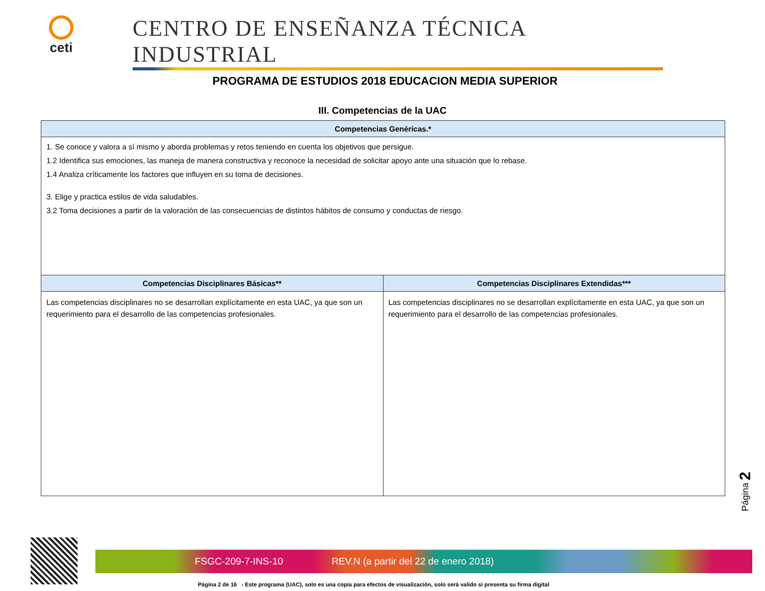ceti
CENTRO DE ENSEÑANZA TÉCNICA INDUSTRIAL
PROGRAMA DE ESTUDIOS 2018 EDUCACION MEDIA SUPERIOR
III. Competencias de la UAC
| Competencias Genéricas.* | |
| --- | --- |
| 1. Se conoce y valora a sí mismo y aborda problemas y retos teniendo en cuenta los objetivos que persigue. 1.2 Identifica sus emociones, las maneja de manera constructiva y reconoce la necesidad de solicitar apoyo ante una situación que lo rebase. 1.4 Analiza críticamente los factores que influyen en su toma de decisiones. 3. Elige y practica estilos de vida saludables. 3.2 Toma decisiones a partir de la valoración de las consecuencias de distintos hábitos de consumo y conductas de riesgo. | |
| Competencias Disciplinares Básicas** | Competencias Disciplinares Extendidas*** |
| Las competencias disciplinares no se desarrollan explícitamente en esta UAC, ya que son un requerimiento para el desarrollo de las competencias profesionales. | Las competencias disciplinares no se desarrollan explícitamente en esta UAC, ya que son un requerimiento para el desarrollo de las competencias profesionales. |
Página 2
FSGC-209-7-INS-10 REV.N (a partir del 22 de enero 2018)
Página 2 de 16 - Este programa (UAC), solo es una copia para efectos de visualización, solo será valido si presenta su firma digital